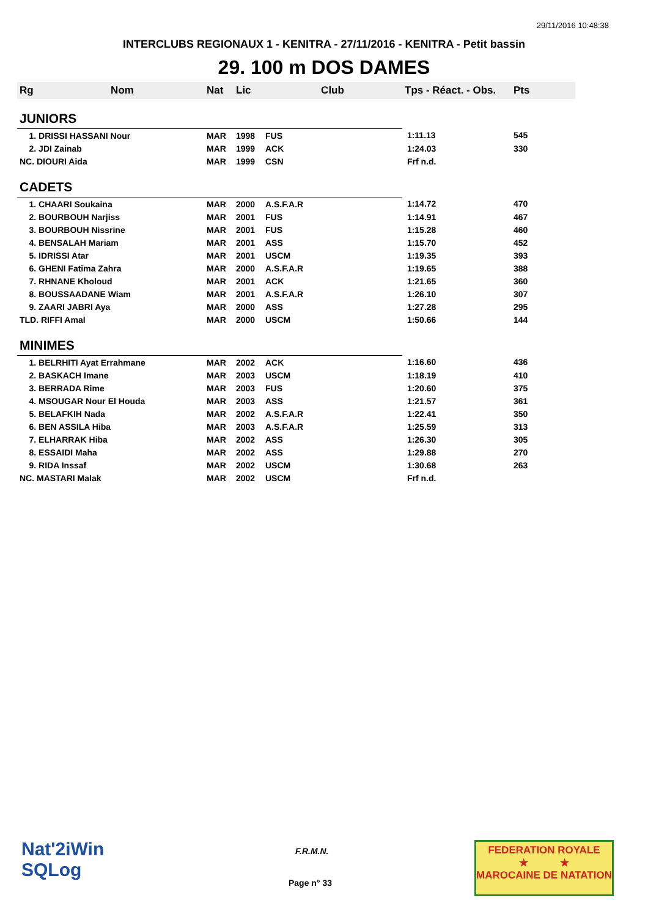29/11/2016 10:48:38
INTERCLUBS REGIONAUX 1 - KENITRA - 27/11/2016 - KENITRA - Petit bassin
29. 100 m DOS DAMES
| Rg | Nom | Nat | Lic | Club | Tps - Réact. - Obs. | Pts |
| --- | --- | --- | --- | --- | --- | --- |
| JUNIORS | | | | | | |
| 1. DRISSI HASSANI Nour | | MAR | 1998 | FUS | 1:11.13 | 545 |
| 2. JDI Zainab | | MAR | 1999 | ACK | 1:24.03 | 330 |
| NC. DIOURI Aida | | MAR | 1999 | CSN | Frf n.d. | |
| CADETS | | | | | | |
| 1. CHAARI Soukaina | | MAR | 2000 | A.S.F.A.R | 1:14.72 | 470 |
| 2. BOURBOUH Narjiss | | MAR | 2001 | FUS | 1:14.91 | 467 |
| 3. BOURBOUH Nissrine | | MAR | 2001 | FUS | 1:15.28 | 460 |
| 4. BENSALAH Mariam | | MAR | 2001 | ASS | 1:15.70 | 452 |
| 5. IDRISSI Atar | | MAR | 2001 | USCM | 1:19.35 | 393 |
| 6. GHENI Fatima Zahra | | MAR | 2000 | A.S.F.A.R | 1:19.65 | 388 |
| 7. RHNANE Kholoud | | MAR | 2001 | ACK | 1:21.65 | 360 |
| 8. BOUSSAADANE Wiam | | MAR | 2001 | A.S.F.A.R | 1:26.10 | 307 |
| 9. ZAARI JABRI Aya | | MAR | 2000 | ASS | 1:27.28 | 295 |
| TLD. RIFFI Amal | | MAR | 2000 | USCM | 1:50.66 | 144 |
| MINIMES | | | | | | |
| 1. BELRHITI Ayat Errahmane | | MAR | 2002 | ACK | 1:16.60 | 436 |
| 2. BASKACH Imane | | MAR | 2003 | USCM | 1:18.19 | 410 |
| 3. BERRADA Rime | | MAR | 2003 | FUS | 1:20.60 | 375 |
| 4. MSOUGAR Nour El Houda | | MAR | 2003 | ASS | 1:21.57 | 361 |
| 5. BELAFKIH Nada | | MAR | 2002 | A.S.F.A.R | 1:22.41 | 350 |
| 6. BEN ASSILA Hiba | | MAR | 2003 | A.S.F.A.R | 1:25.59 | 313 |
| 7. ELHARRAK Hiba | | MAR | 2002 | ASS | 1:26.30 | 305 |
| 8. ESSAIDI Maha | | MAR | 2002 | ASS | 1:29.88 | 270 |
| 9. RIDA Inssaf | | MAR | 2002 | USCM | 1:30.68 | 263 |
| NC. MASTARI Malak | | MAR | 2002 | USCM | Frf n.d. | |
Nat'2iWin
SQLog
F.R.M.N.
Page n° 33
FEDERATION ROYALE
★ ★
MAROCAINE DE NATATION